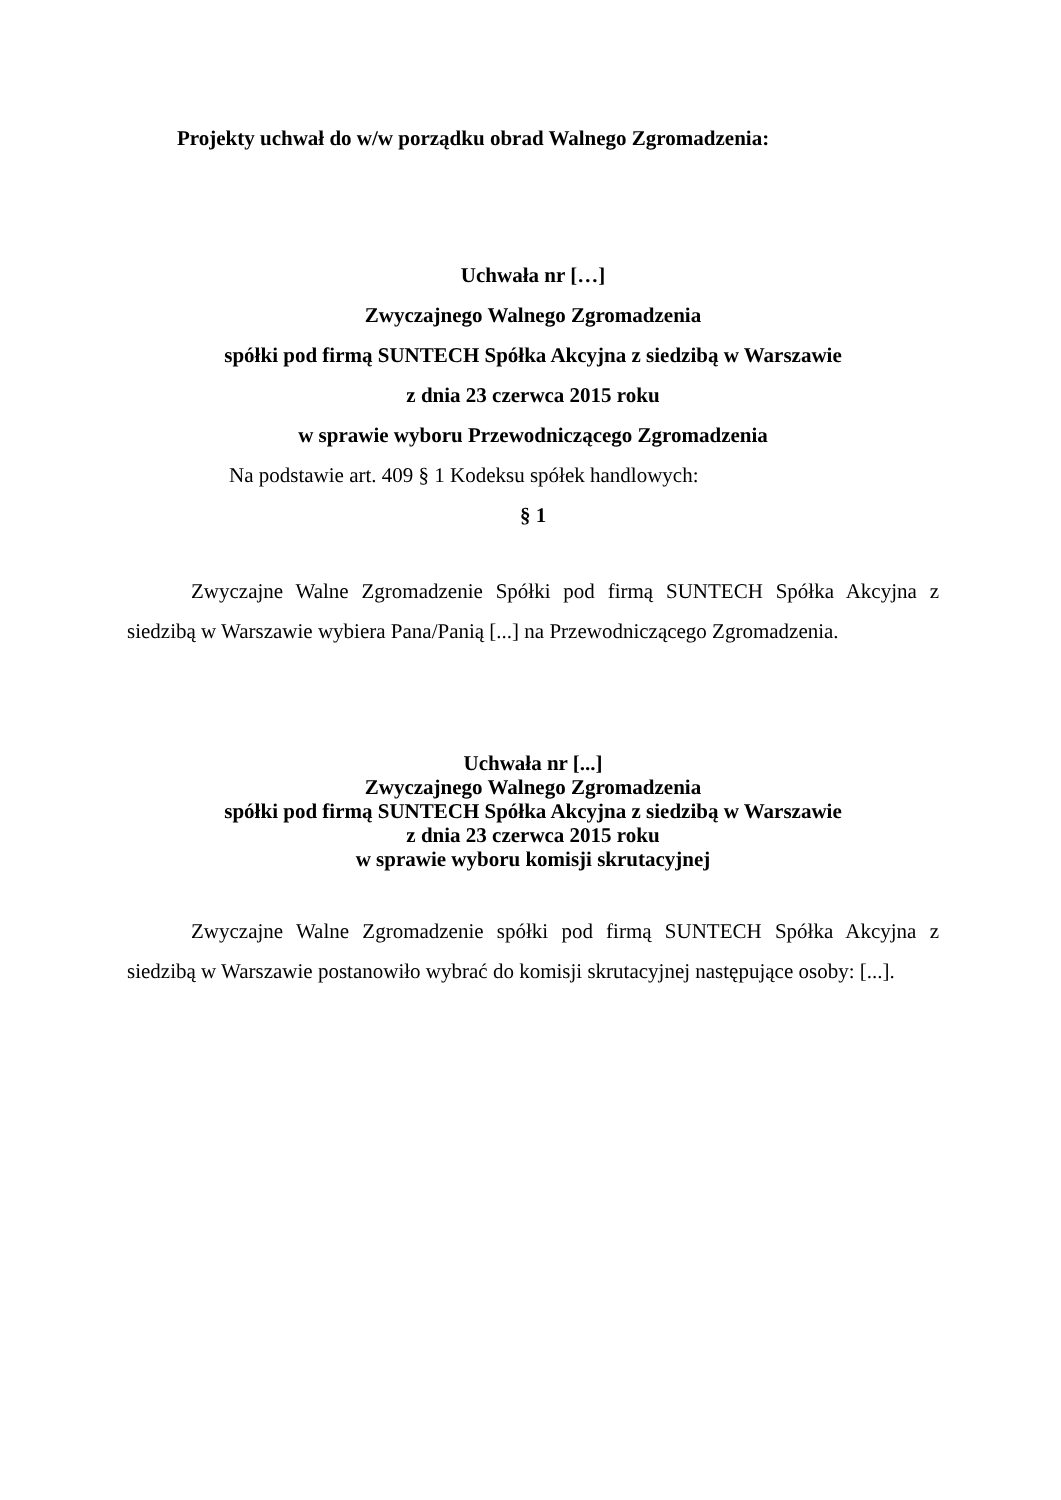Projekty uchwał do w/w porządku obrad Walnego Zgromadzenia:
Uchwała nr […]
Zwyczajnego Walnego Zgromadzenia
spółki pod firmą SUNTECH Spółka Akcyjna z siedzibą w Warszawie
z dnia 23 czerwca 2015 roku
w sprawie wyboru Przewodniczącego Zgromadzenia
Na podstawie art. 409 § 1 Kodeksu spółek handlowych:
§ 1
Zwyczajne Walne Zgromadzenie Spółki pod firmą SUNTECH Spółka Akcyjna z siedzibą w Warszawie wybiera Pana/Panią [...] na Przewodniczącego Zgromadzenia.
Uchwała nr [...]
Zwyczajnego Walnego Zgromadzenia
spółki pod firmą SUNTECH Spółka Akcyjna z siedzibą w Warszawie
z dnia 23 czerwca 2015 roku
w sprawie wyboru komisji skrutacyjnej
Zwyczajne Walne Zgromadzenie spółki pod firmą SUNTECH Spółka Akcyjna z siedzibą w Warszawie postanowiło wybrać do komisji skrutacyjnej następujące osoby: [...].